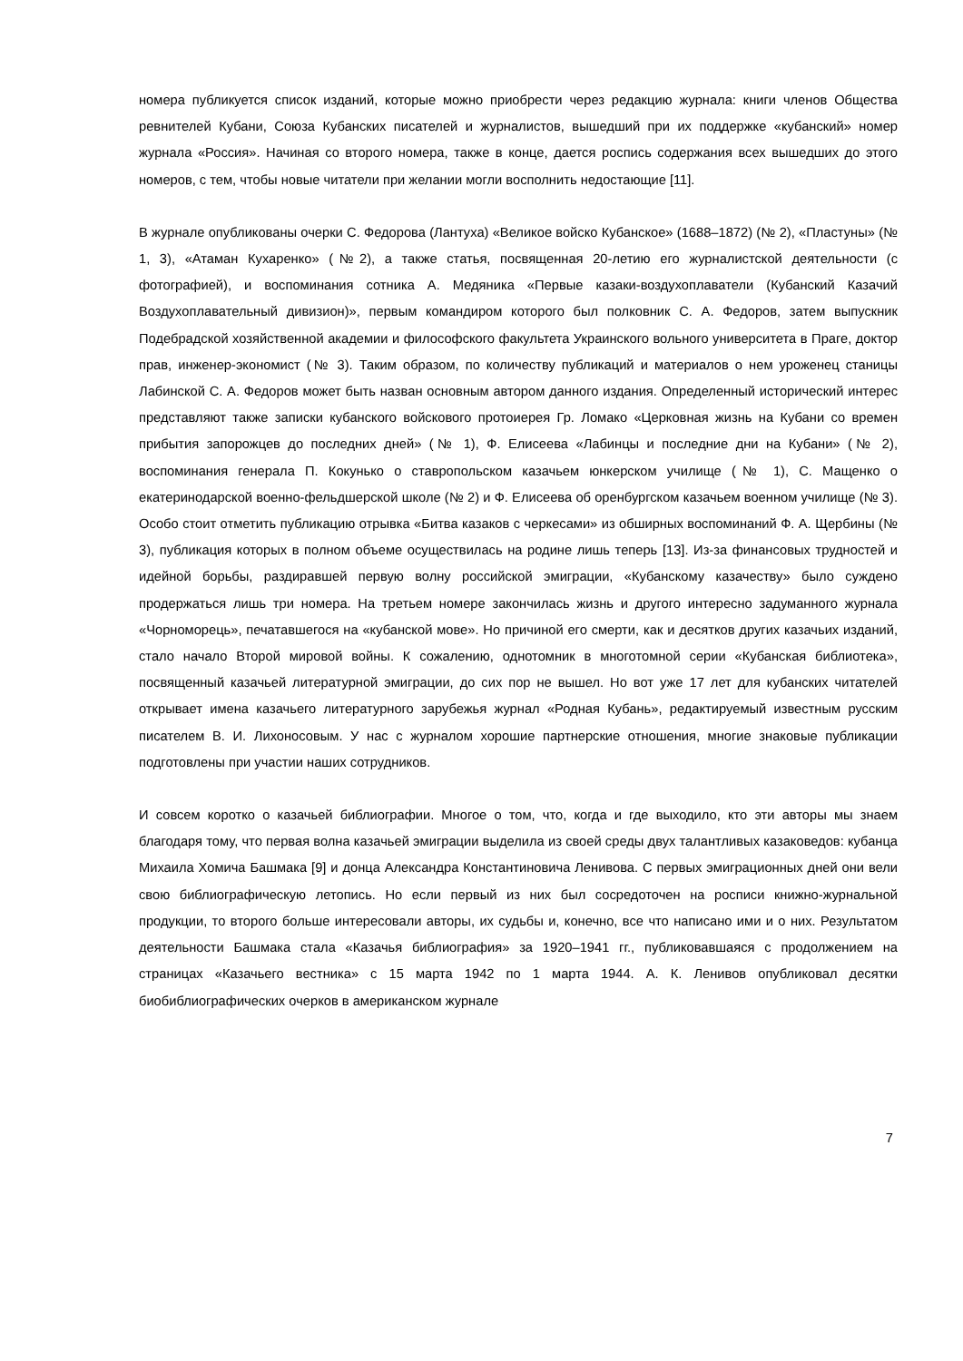номера публикуется список изданий, которые можно приобрести через редакцию журнала: книги членов Общества ревнителей Кубани, Союза Кубанских писателей и журналистов, вышедший при их поддержке «кубанский» номер журнала «Россия». Начиная со второго номера, также в конце, дается роспись содержания всех вышедших до этого номеров, с тем, чтобы новые читатели при желании могли восполнить недостающие [11].
В журнале опубликованы очерки С. Федорова (Лантуха) «Великое войско Кубанское» (1688–1872) (№ 2), «Пластуны» (№ 1, 3), «Атаман Кухаренко» (№2), а также статья, посвященная 20-летию его журналистской деятельности (с фотографией), и воспоминания сотника А. Медяника «Первые казаки-воздухоплаватели (Кубанский Казачий Воздухоплавательный дивизион)», первым командиром которого был полковник С. А. Федоров, затем выпускник Подебрадской хозяйственной академии и философского факультета Украинского вольного университета в Праге, доктор прав, инженер-экономист (№ 3). Таким образом, по количеству публикаций и материалов о нем уроженец станицы Лабинской С. А. Федоров может быть назван основным автором данного издания. Определенный исторический интерес представляют также записки кубанского войскового протоиерея Гр. Ломако «Церковная жизнь на Кубани со времен прибытия запорожцев до последних дней» (№ 1), Ф. Елисеева «Лабинцы и последние дни на Кубани» (№ 2), воспоминания генерала П. Кокунько о ставропольском казачьем юнкерском училище (№ 1), С. Мащенко о екатеринодарской военно-фельдшерской школе (№ 2) и Ф. Елисеева об оренбургском казачьем военном училище (№ 3). Особо стоит отметить публикацию отрывка «Битва казаков с черкесами» из обширных воспоминаний Ф. А. Щербины (№ 3), публикация которых в полном объеме осуществилась на родине лишь теперь [13]. Из-за финансовых трудностей и идейной борьбы, раздиравшей первую волну российской эмиграции, «Кубанскому казачеству» было суждено продержаться лишь три номера. На третьем номере закончилась жизнь и другого интересно задуманного журнала «Чорноморець», печатавшегося на «кубанской мове». Но причиной его смерти, как и десятков других казачьих изданий, стало начало Второй мировой войны. К сожалению, однотомник в многотомной серии «Кубанская библиотека», посвященный казачьей литературной эмиграции, до сих пор не вышел. Но вот уже 17 лет для кубанских читателей открывает имена казачьего литературного зарубежья журнал «Родная Кубань», редактируемый известным русским писателем В. И. Лихоносовым. У нас с журналом хорошие партнерские отношения, многие знаковые публикации подготовлены при участии наших сотрудников.
И совсем коротко о казачьей библиографии. Многое о том, что, когда и где выходило, кто эти авторы мы знаем благодаря тому, что первая волна казачьей эмиграции выделила из своей среды двух талантливых казаковедов: кубанца Михаила Хомича Башмака [9] и донца Александра Константиновича Ленивова. С первых эмиграционных дней они вели свою библиографическую летопись. Но если первый из них был сосредоточен на росписи книжно-журнальной продукции, то второго больше интересовали авторы, их судьбы и, конечно, все что написано ими и о них. Результатом деятельности Башмака стала «Казачья библиография» за 1920–1941 гг., публиковавшаяся с продолжением на страницах «Казачьего вестника» с 15 марта 1942 по 1 марта 1944. А. К. Ленивов опубликовал десятки биобиблиографических очерков в американском журнале
7